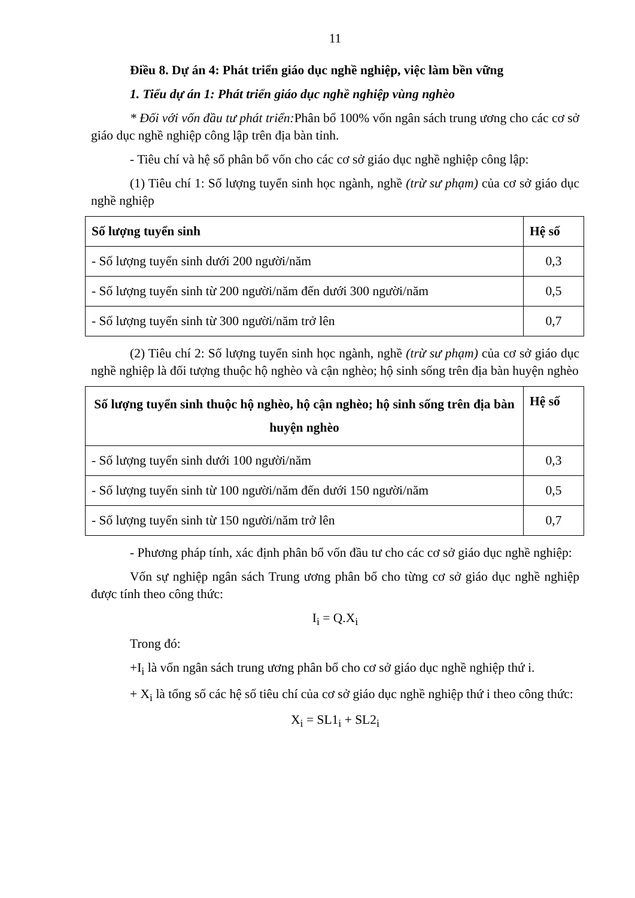11
Điều 8. Dự án 4: Phát triển giáo dục nghề nghiệp, việc làm bền vững
1. Tiểu dự án 1: Phát triển giáo dục nghề nghiệp vùng nghèo
* Đối với vốn đầu tư phát triển: Phân bổ 100% vốn ngân sách trung ương cho các cơ sở giáo dục nghề nghiệp công lập trên địa bàn tỉnh.
- Tiêu chí và hệ số phân bổ vốn cho các cơ sở giáo dục nghề nghiệp công lập:
(1) Tiêu chí 1: Số lượng tuyển sinh học ngành, nghề (trừ sư phạm) của cơ sở giáo dục nghề nghiệp
| Số lượng tuyển sinh | Hệ số |
| --- | --- |
| - Số lượng tuyển sinh dưới 200 người/năm | 0,3 |
| - Số lượng tuyển sinh từ 200 người/năm đến dưới 300 người/năm | 0,5 |
| - Số lượng tuyển sinh từ 300 người/năm trở lên | 0,7 |
(2) Tiêu chí 2: Số lượng tuyển sinh học ngành, nghề (trừ sư phạm) của cơ sở giáo dục nghề nghiệp là đối tượng thuộc hộ nghèo và cận nghèo; hộ sinh sống trên địa bàn huyện nghèo
| Số lượng tuyển sinh thuộc hộ nghèo, hộ cận nghèo; hộ sinh sống trên địa bàn huyện nghèo | Hệ số |
| --- | --- |
| - Số lượng tuyển sinh dưới 100 người/năm | 0,3 |
| - Số lượng tuyển sinh từ 100 người/năm đến dưới 150 người/năm | 0,5 |
| - Số lượng tuyển sinh từ 150 người/năm trở lên | 0,7 |
- Phương pháp tính, xác định phân bổ vốn đầu tư cho các cơ sở giáo dục nghề nghiệp:
Vốn sự nghiệp ngân sách Trung ương phân bổ cho từng cơ sở giáo dục nghề nghiệp được tính theo công thức:
I<sub>i</sub> = Q.X<sub>i</sub>
Trong đó:
+I<sub>i</sub> là vốn ngân sách trung ương phân bổ cho cơ sở giáo dục nghề nghiệp thứ i.
+ X<sub>i</sub> là tổng số các hệ số tiêu chí của cơ sở giáo dục nghề nghiệp thứ i theo công thức:
X<sub>i</sub> = SL1<sub>i</sub> + SL2<sub>i</sub>